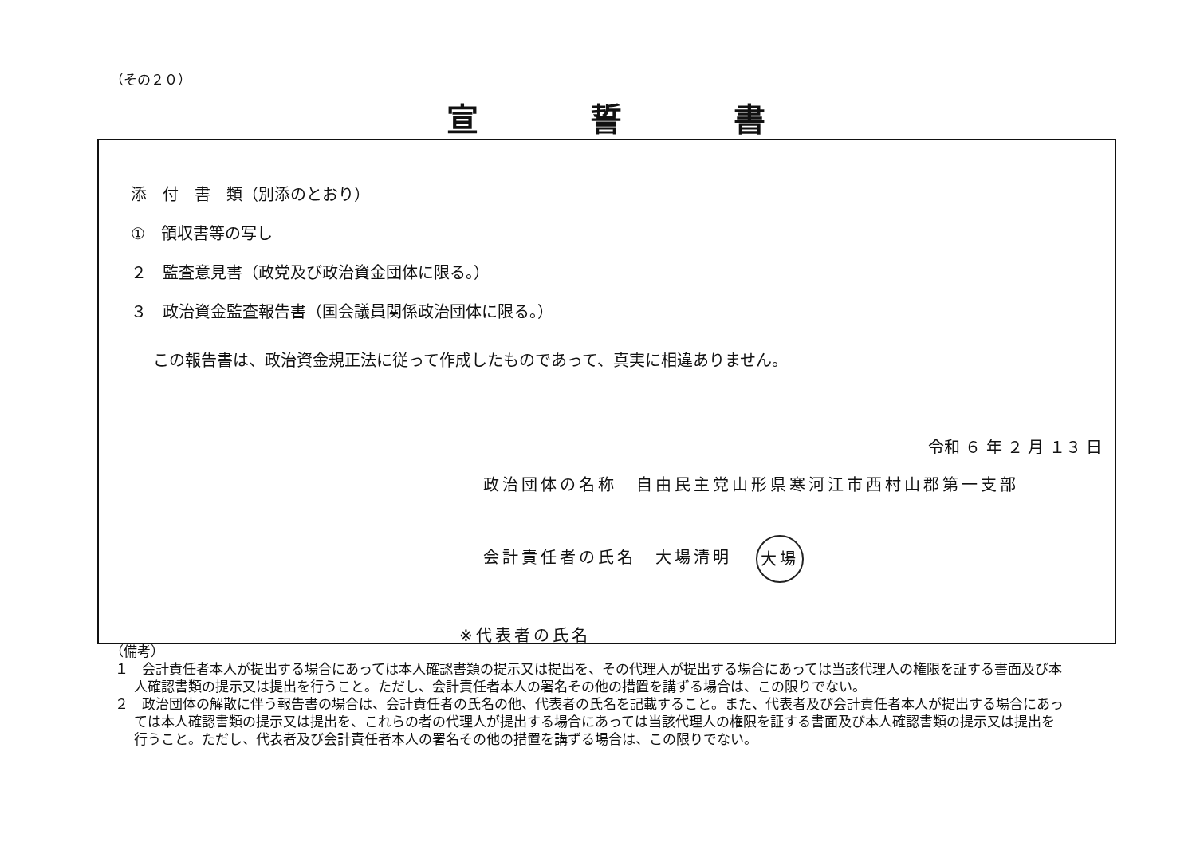（その２０）
宣誓書
添　付　書　類（別添のとおり）
①　領収書等の写し
２　監査意見書（政党及び政治資金団体に限る。）
３　政治資金監査報告書（国会議員関係政治団体に限る。）
この報告書は、政治資金規正法に従って作成したものであって、真実に相違ありません。
令和 ６ 年 ２ 月 １３ 日
政治団体の名称　自由民主党山形県寒河江市西村山郡第一支部
会計責任者の氏名　大場清明 大場
※代表者の氏名
（備考）
１　会計責任者本人が提出する場合にあっては本人確認書類の提示又は提出を、その代理人が提出する場合にあっては当該代理人の権限を証する書面及び本人確認書類の提示又は提出を行うこと。ただし、会計責任者本人の署名その他の措置を講ずる場合は、この限りでない。
２　政治団体の解散に伴う報告書の場合は、会計責任者の氏名の他、代表者の氏名を記載すること。また、代表者及び会計責任者本人が提出する場合にあっては本人確認書類の提示又は提出を、これらの者の代理人が提出する場合にあっては当該代理人の権限を証する書面及び本人確認書類の提示又は提出を行うこと。ただし、代表者及び会計責任者本人の署名その他の措置を講ずる場合は、この限りでない。